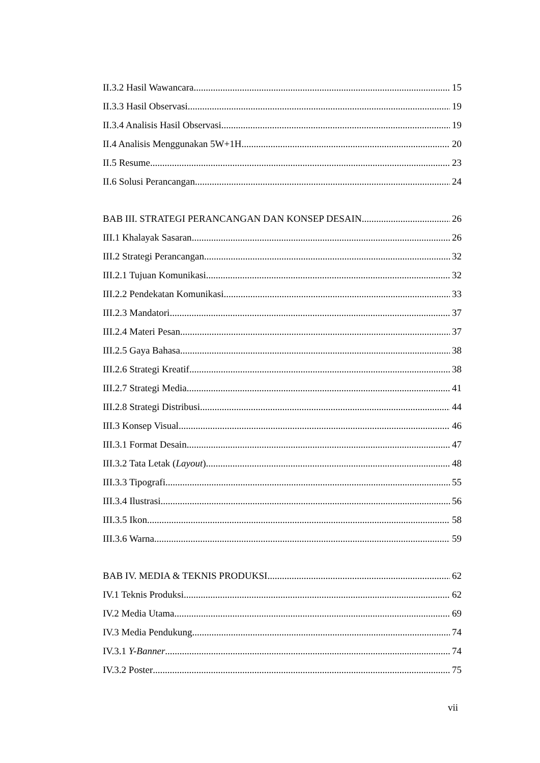II.3.2 Hasil Wawancara 15
II.3.3 Hasil Observasi 19
II.3.4 Analisis Hasil Observasi 19
II.4 Analisis Menggunakan 5W+1H 20
II.5 Resume 23
II.6 Solusi Perancangan 24
BAB III. STRATEGI PERANCANGAN DAN KONSEP DESAIN 26
III.1 Khalayak Sasaran 26
III.2 Strategi Perancangan 32
III.2.1 Tujuan Komunikasi 32
III.2.2 Pendekatan Komunikasi 33
III.2.3 Mandatori 37
III.2.4 Materi Pesan 37
III.2.5 Gaya Bahasa 38
III.2.6 Strategi Kreatif 38
III.2.7 Strategi Media 41
III.2.8 Strategi Distribusi 44
III.3 Konsep Visual 46
III.3.1 Format Desain 47
III.3.2 Tata Letak (Layout) 48
III.3.3 Tipografi 55
III.3.4 Ilustrasi 56
III.3.5 Ikon 58
III.3.6 Warna 59
BAB IV. MEDIA & TEKNIS PRODUKSI 62
IV.1 Teknis Produksi 62
IV.2 Media Utama 69
IV.3 Media Pendukung 74
IV.3.1 Y-Banner 74
IV.3.2 Poster 75
vii